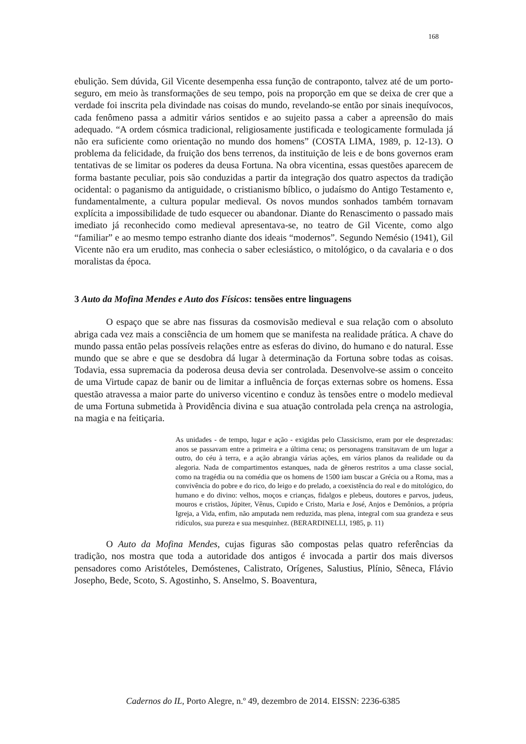168
ebulição. Sem dúvida, Gil Vicente desempenha essa função de contraponto, talvez até de um porto-seguro, em meio às transformações de seu tempo, pois na proporção em que se deixa de crer que a verdade foi inscrita pela divindade nas coisas do mundo, revelando-se então por sinais inequívocos, cada fenômeno passa a admitir vários sentidos e ao sujeito passa a caber a apreensão do mais adequado. “A ordem cósmica tradicional, religiosamente justificada e teologicamente formulada já não era suficiente como orientação no mundo dos homens” (COSTA LIMA, 1989, p. 12-13). O problema da felicidade, da fruição dos bens terrenos, da instituição de leis e de bons governos eram tentativas de se limitar os poderes da deusa Fortuna. Na obra vicentina, essas questões aparecem de forma bastante peculiar, pois são conduzidas a partir da integração dos quatro aspectos da tradição ocidental: o paganismo da antiguidade, o cristianismo bíblico, o judaísmo do Antigo Testamento e, fundamentalmente, a cultura popular medieval. Os novos mundos sonhados também tornavam explícita a impossibilidade de tudo esquecer ou abandonar. Diante do Renascimento o passado mais imediato já reconhecido como medieval apresentava-se, no teatro de Gil Vicente, como algo “familiar” e ao mesmo tempo estranho diante dos ideais “modernos”. Segundo Nemésio (1941), Gil Vicente não era um erudito, mas conhecia o saber eclesiástico, o mitológico, o da cavalaria e o dos moralistas da época.
3 Auto da Mofina Mendes e Auto dos Físicos: tensões entre linguagens
O espaço que se abre nas fissuras da cosmovisão medieval e sua relação com o absoluto abriga cada vez mais a consciência de um homem que se manifesta na realidade prática. A chave do mundo passa então pelas possíveis relações entre as esferas do divino, do humano e do natural. Esse mundo que se abre e que se desdobra dá lugar à determinação da Fortuna sobre todas as coisas. Todavia, essa supremacia da poderosa deusa devia ser controlada. Desenvolve-se assim o conceito de uma Virtude capaz de banir ou de limitar a influência de forças externas sobre os homens. Essa questão atravessa a maior parte do universo vicentino e conduz às tensões entre o modelo medieval de uma Fortuna submetida à Providência divina e sua atuação controlada pela crença na astrologia, na magia e na feitiçaria.
As unidades - de tempo, lugar e ação - exigidas pelo Classicismo, eram por ele desprezadas: anos se passavam entre a primeira e a última cena; os personagens transitavam de um lugar a outro, do céu à terra, e a ação abrangia várias ações, em vários planos da realidade ou da alegoria. Nada de compartimentos estanques, nada de gêneros restritos a uma classe social, como na tragédia ou na comédia que os homens de 1500 iam buscar a Grécia ou a Roma, mas a convivência do pobre e do rico, do leigo e do prelado, a coexistência do real e do mitológico, do humano e do divino: velhos, moços e crianças, fidalgos e plebeus, doutores e parvos, judeus, mouros e cristãos, Júpiter, Vênus, Cupido e Cristo, Maria e José, Anjos e Demônios, a própria Igreja, a Vida, enfim, não amputada nem reduzida, mas plena, integral com sua grandeza e seus ridículos, sua pureza e sua mesquinhez. (BERARDINELLI, 1985, p. 11)
O Auto da Mofina Mendes, cujas figuras são compostas pelas quatro referências da tradição, nos mostra que toda a autoridade dos antigos é invocada a partir dos mais diversos pensadores como Aristóteles, Demóstenes, Calistrato, Orígenes, Salustius, Plínio, Sêneca, Flávio Josepho, Bede, Scoto, S. Agostinho, S. Anselmo, S. Boaventura,
Cadernos do IL, Porto Alegre, n.º 49, dezembro de 2014. EISSN: 2236-6385